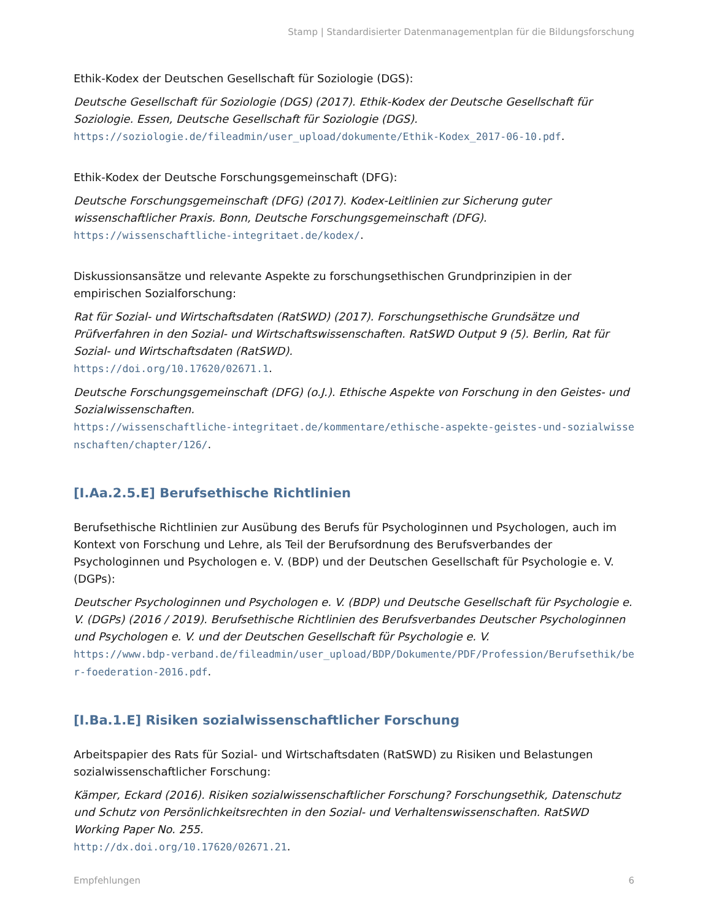Stamp | Standardisierter Datenmanagementplan für die Bildungsforschung
Ethik-Kodex der Deutschen Gesellschaft für Soziologie (DGS):
Deutsche Gesellschaft für Soziologie (DGS) (2017). Ethik-Kodex der Deutsche Gesellschaft für Soziologie. Essen, Deutsche Gesellschaft für Soziologie (DGS).
https://soziologie.de/fileadmin/user_upload/dokumente/Ethik-Kodex_2017-06-10.pdf.
Ethik-Kodex der Deutsche Forschungsgemeinschaft (DFG):
Deutsche Forschungsgemeinschaft (DFG) (2017). Kodex-Leitlinien zur Sicherung guter wissenschaftlicher Praxis. Bonn, Deutsche Forschungsgemeinschaft (DFG).
https://wissenschaftliche-integritaet.de/kodex/.
Diskussionsansätze und relevante Aspekte zu forschungsethischen Grundprinzipien in der empirischen Sozialforschung:
Rat für Sozial- und Wirtschaftsdaten (RatSWD) (2017). Forschungsethische Grundsätze und Prüfverfahren in den Sozial- und Wirtschaftswissenschaften. RatSWD Output 9 (5). Berlin, Rat für Sozial- und Wirtschaftsdaten (RatSWD).
https://doi.org/10.17620/02671.1.
Deutsche Forschungsgemeinschaft (DFG) (o.J.). Ethische Aspekte von Forschung in den Geistes- und Sozialwissenschaften.
https://wissenschaftliche-integritaet.de/kommentare/ethische-aspekte-geistes-und-sozialwissenschaften/chapter/126/.
[I.Aa.2.5.E] Berufsethische Richtlinien
Berufsethische Richtlinien zur Ausübung des Berufs für Psychologinnen und Psychologen, auch im Kontext von Forschung und Lehre, als Teil der Berufsordnung des Berufsverbandes der Psychologinnen und Psychologen e. V. (BDP) und der Deutschen Gesellschaft für Psychologie e. V. (DGPs):
Deutscher Psychologinnen und Psychologen e. V. (BDP) und Deutsche Gesellschaft für Psychologie e. V. (DGPs) (2016 / 2019). Berufsethische Richtlinien des Berufsverbandes Deutscher Psychologinnen und Psychologen e. V. und der Deutschen Gesellschaft für Psychologie e. V.
https://www.bdp-verband.de/fileadmin/user_upload/BDP/Dokumente/PDF/Profession/Berufsethik/ber-foederation-2016.pdf.
[I.Ba.1.E] Risiken sozialwissenschaftlicher Forschung
Arbeitspapier des Rats für Sozial- und Wirtschaftsdaten (RatSWD) zu Risiken und Belastungen sozialwissenschaftlicher Forschung:
Kämper, Eckard (2016). Risiken sozialwissenschaftlicher Forschung? Forschungsethik, Datenschutz und Schutz von Persönlichkeitsrechten in den Sozial- und Verhaltenswissenschaften. RatSWD Working Paper No. 255.
http://dx.doi.org/10.17620/02671.21.
Empfehlungen 6